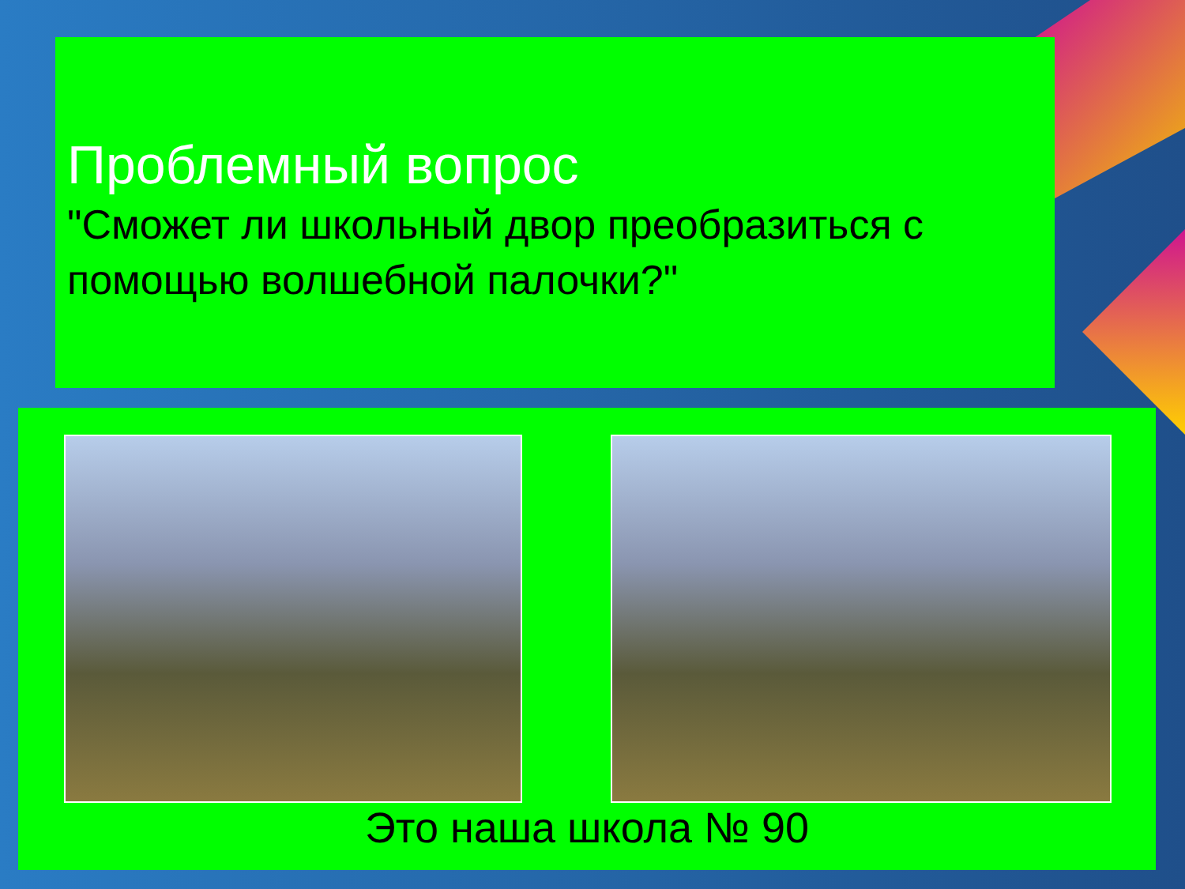Проблемный вопрос
"Сможет ли школьный двор преобразиться с помощью волшебной палочки?"
Это наша школа № 90